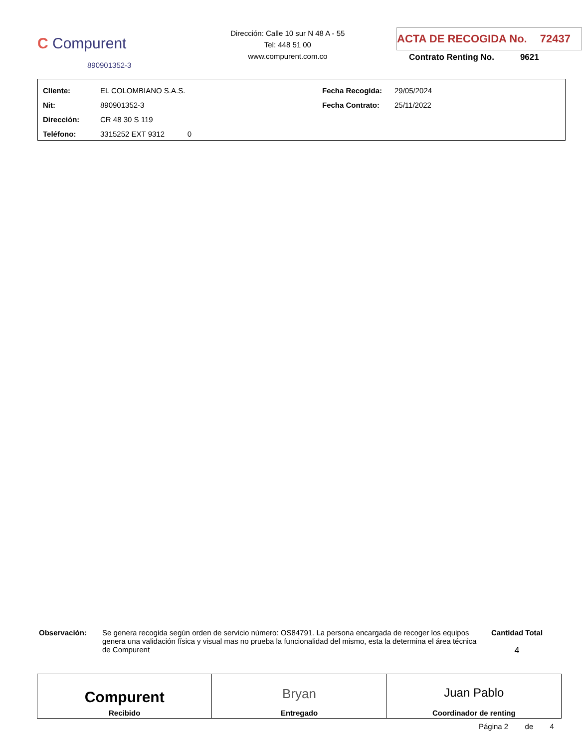C Compurent
890901352-3
Dirección: Calle 10 sur N 48 A - 55
Tel: 448 51 00
www.compurent.com.co
ACTA DE RECOGIDA No. 72437
Contrato Renting No. 9621
| Cliente: | EL COLOMBIANO S.A.S. | Fecha Recogida: | 29/05/2024 |
| Nit: | 890901352-3 | Fecha Contrato: | 25/11/2022 |
| Dirección: | CR 48 30 S 119 | | |
| Teléfono: | 3315252 EXT 9312 0 | | |
Observación: Se genera recogida según orden de servicio número: OS84791. La persona encargada de recoger los equipos genera una validación física y visual mas no prueba la funcionalidad del mismo, esta la determina el área técnica de Compurent
Cantidad Total
4
Compurent
Recibido
Bryan
Entregado
Juan Pablo
Coordinador de renting
Página 2 de 4